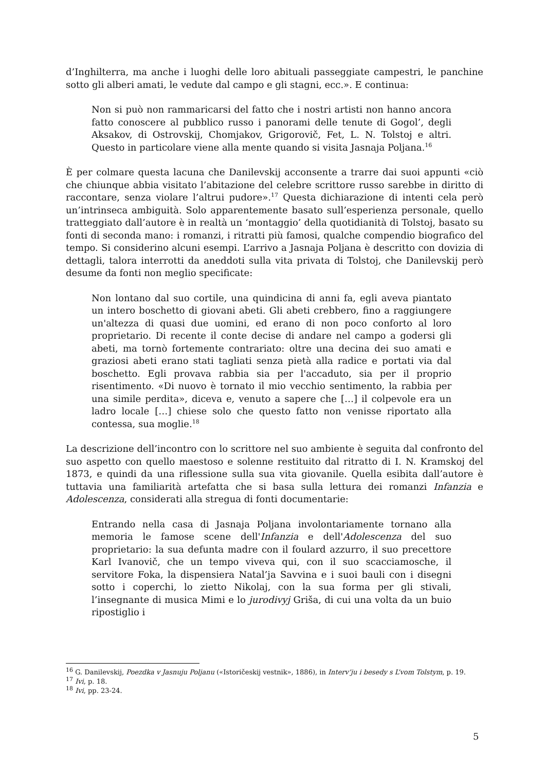d’Inghilterra, ma anche i luoghi delle loro abituali passeggiate campestri, le panchine sotto gli alberi amati, le vedute dal campo e gli stagni, ecc.». E continua:
Non si può non rammaricarsi del fatto che i nostri artisti non hanno ancora fatto conoscere al pubblico russo i panorami delle tenute di Gogol’, degli Aksakov, di Ostrovskij, Chomjakov, Grigorovič, Fet, L. N. Tolstoj e altri. Questo in particolare viene alla mente quando si visita Jasnaja Poljana.<sup>16</sup>
È per colmare questa lacuna che Danilevskij acconsente a trarre dai suoi appunti «ciò che chiunque abbia visitato l’abitazione del celebre scrittore russo sarebbe in diritto di raccontare, senza violare l’altrui pudore».<sup>17</sup> Questa dichiarazione di intenti cela però un’intrinseca ambiguità. Solo apparentemente basato sull’esperienza personale, quello tratteggiato dall’autore è in realtà un ‘montaggio’ della quotidianità di Tolstoj, basato su fonti di seconda mano: i romanzi, i ritratti più famosi, qualche compendio biografico del tempo. Si considerino alcuni esempi. L’arrivo a Jasnaja Poljana è descritto con dovizia di dettagli, talora interrotti da aneddoti sulla vita privata di Tolstoj, che Danilevskij però desume da fonti non meglio specificate:
Non lontano dal suo cortile, una quindicina di anni fa, egli aveva piantato un intero boschetto di giovani abeti. Gli abeti crebbero, fino a raggiungere un'altezza di quasi due uomini, ed erano di non poco conforto al loro proprietario. Di recente il conte decise di andare nel campo a godersi gli abeti, ma tornò fortemente contrariato: oltre una decina dei suo amati e graziosi abeti erano stati tagliati senza pietà alla radice e portati via dal boschetto. Egli provava rabbia sia per l'accaduto, sia per il proprio risentimento. «Di nuovo è tornato il mio vecchio sentimento, la rabbia per una simile perdita», diceva e, venuto a sapere che […] il colpevole era un ladro locale […] chiese solo che questo fatto non venisse riportato alla contessa, sua moglie.<sup>18</sup>
La descrizione dell’incontro con lo scrittore nel suo ambiente è seguita dal confronto del suo aspetto con quello maestoso e solenne restituito dal ritratto di I. N. Kramskoj del 1873, e quindi da una riflessione sulla sua vita giovanile. Quella esibita dall’autore è tuttavia una familiarità artefatta che si basa sulla lettura dei romanzi Infanzia e Adolescenza, considerati alla stregua di fonti documentarie:
Entrando nella casa di Jasnaja Poljana involontariamente tornano alla memoria le famose scene dell'Infanzia e dell'Adolescenza del suo proprietario: la sua defunta madre con il foulard azzurro, il suo precettore Karl Ivanovič, che un tempo viveva qui, con il suo scacciamosche, il servitore Foka, la dispensiera Natal’ja Savvina e i suoi bauli con i disegni sotto i coperchi, lo zietto Nikolaj, con la sua forma per gli stivali, l’insegnante di musica Mimi e lo jurodivyj Griša, di cui una volta da un buio ripostiglio i
<sup>16</sup> G. Danilevskij, Poezdka v Jasnuju Poljanu («Istoričeskij vestnik», 1886), in Interv’ju i besedy s L’vom Tolstym, p. 19.
<sup>17</sup> Ivi, p. 18.
<sup>18</sup> Ivi, pp. 23-24.
5